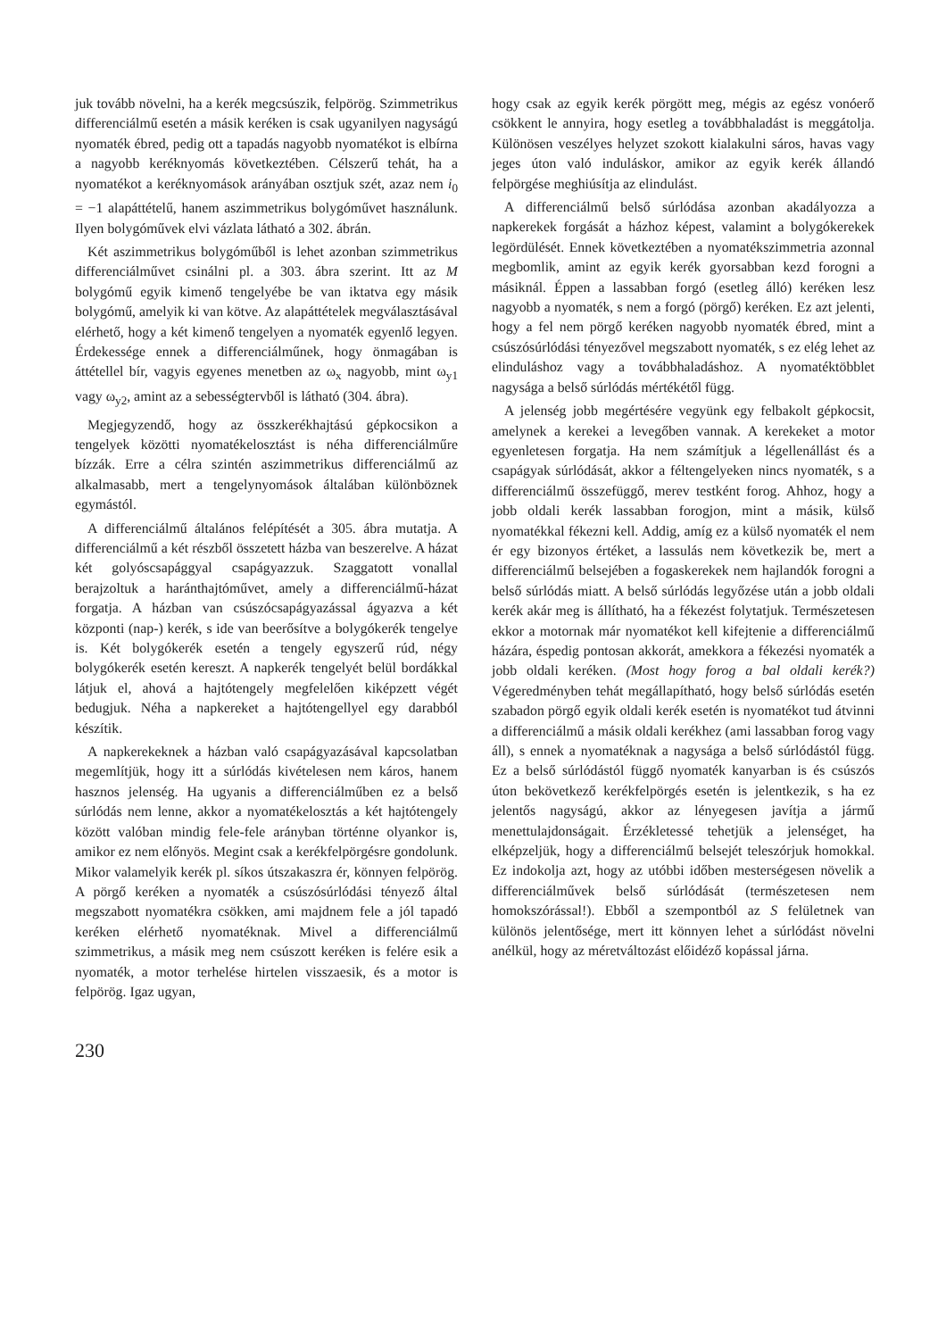juk tovább növelni, ha a kerék megcsúszik, felpörög. Szimmetrikus differenciálmű esetén a másik keréken is csak ugyanilyen nagyságú nyomaték ébred, pedig ott a tapadás nagyobb nyomatékot is elbírna a nagyobb keréknyomás következtében. Célszerű tehát, ha a nyomatékot a keréknyomások arányában osztjuk szét, azaz nem i<sub>0</sub> = −1 alapáttételű, hanem aszimmetrikus bolygóművet használunk. Ilyen bolygóművek elvi vázlata látható a 302. ábrán.
Két aszimmetrikus bolygóműből is lehet azonban szimmetrikus differenciálművet csinálni pl. a 303. ábra szerint. Itt az M bolygómű egyik kimenő tengelyébe be van iktatva egy másik bolygómű, amelyik ki van kötve. Az alapáttételek megválasztásával elérhető, hogy a két kimenő tengelyen a nyomaték egyenlő legyen. Érdekessége ennek a differenciálműnek, hogy önmagában is áttétellel bír, vagyis egyenes menetben az ω<sub>x</sub> nagyobb, mint ω<sub>y1</sub> vagy ω<sub>y2</sub>, amint az a sebességtervből is látható (304. ábra).
Megjegyzendő, hogy az összkerékhajtású gépkocsikon a tengelyek közötti nyomatékelosztást is néha differenciálműre bízzák. Erre a célra szintén aszimmetrikus differenciálmű az alkalmasabb, mert a tengelynyomások általában különböznek egymástól.
A differenciálmű általános felépítését a 305. ábra mutatja. A differenciálmű a két részből összetett házba van beszerelve. A házat két golyóscsapággyal csapágyazzuk. Szaggatott vonallal berajzoltuk a haránthajtóművet, amely a differenciálmű-házat forgatja. A házban van csúszócsapágyazással ágyazva a két központi (nap-) kerék, s ide van beerősítve a bolygókerék tengelye is. Két bolygókerék esetén a tengely egyszerű rúd, négy bolygókerék esetén kereszt. A napkerék tengelyét belül bordákkal látjuk el, ahová a hajtótengely megfelelően kiképzett végét bedugjuk. Néha a napkereket a hajtótengellyel egy darabból készítik.
A napkerekeknek a házban való csapágyazásával kapcsolatban megemlítjük, hogy itt a súrlódás kivételesen nem káros, hanem hasznos jelenség. Ha ugyanis a differenciálműben ez a belső súrlódás nem lenne, akkor a nyomatékelosztás a két hajtótengely között valóban mindig fele-fele arányban történne olyankor is, amikor ez nem előnyös. Megint csak a kerékfelpörgésre gondolunk. Mikor valamelyik kerék pl. síkos útszakaszra ér, könnyen felpörög. A pörgő keréken a nyomaték a csúszósúrlódási tényező által megszabott nyomatékra csökken, ami majdnem fele a jól tapadó keréken elérhető nyomatéknak. Mivel a differenciálmű szimmetrikus, a másik meg nem csúszott keréken is felére esik a nyomaték, a motor terhelése hirtelen visszaesik, és a motor is felpörög. Igaz ugyan,
hogy csak az egyik kerék pörgött meg, mégis az egész vonóerő csökkent le annyira, hogy esetleg a továbbhaladást is meggátolja. Különösen veszélyes helyzet szokott kialakulni sáros, havas vagy jeges úton való induláskor, amikor az egyik kerék állandó felpörgése meghiúsítja az elindulást.
A differenciálmű belső súrlódása azonban akadályozza a napkerekek forgását a házhoz képest, valamint a bolygókerekek legördülését. Ennek következtében a nyomatékszimmetria azonnal megbomlik, amint az egyik kerék gyorsabban kezd forogni a másiknál. Éppen a lassabban forgó (esetleg álló) keréken lesz nagyobb a nyomaték, s nem a forgó (pörgő) keréken. Ez azt jelenti, hogy a fel nem pörgő keréken nagyobb nyomaték ébred, mint a csúszósúrlódási tényezővel megszabott nyomaték, s ez elég lehet az elinduláshoz vagy a továbbhaladáshoz. A nyomatéktöbblet nagysága a belső súrlódás mértékétől függ.
A jelenség jobb megértésére vegyünk egy felbakolt gépkocsit, amelynek a kerekei a levegőben vannak. A kerekeket a motor egyenletesen forgatja. Ha nem számítjuk a légellenállást és a csapágyak súrlódását, akkor a féltengelyeken nincs nyomaték, s a differenciálmű összefüggő, merev testként forog. Ahhoz, hogy a jobb oldali kerék lassabban forogjon, mint a másik, külső nyomatékkal fékezni kell. Addig, amíg ez a külső nyomaték el nem ér egy bizonyos értéket, a lassulás nem következik be, mert a differenciálmű belsejében a fogaskerekek nem hajlandók forogni a belső súrlódás miatt. A belső súrlódás legyőzése után a jobb oldali kerék akár meg is állítható, ha a fékezést folytatjuk. Természetesen ekkor a motornak már nyomatékot kell kifejtenie a differenciálmű házára, éspedig pontosan akkorát, amekkora a fékezési nyomaték a jobb oldali keréken. (Most hogy forog a bal oldali kerék?) Végeredményben tehát megállapítható, hogy belső súrlódás esetén szabadon pörgő egyik oldali kerék esetén is nyomatékot tud átvinni a differenciálmű a másik oldali kerékhez (ami lassabban forog vagy áll), s ennek a nyomatéknak a nagysága a belső súrlódástól függ. Ez a belső súrlódástól függő nyomaték kanyarban is és csúszós úton bekövetkező kerékfelpörgés esetén is jelentkezik, s ha ez jelentős nagyságú, akkor az lényegesen javítja a jármű menettulajdonságait. Érzékletessé tehetjük a jelenséget, ha elképzeljük, hogy a differenciálmű belsejét teleszórjuk homokkal. Ez indokolja azt, hogy az utóbbi időben mesterségesen növelik a differenciálművek belső súrlódását (természetesen nem homokszórással!). Ebből a szempontból az S felületnek van különös jelentősége, mert itt könnyen lehet a súrlódást növelni anélkül, hogy az méretváltozást előidéző kopással járna.
230